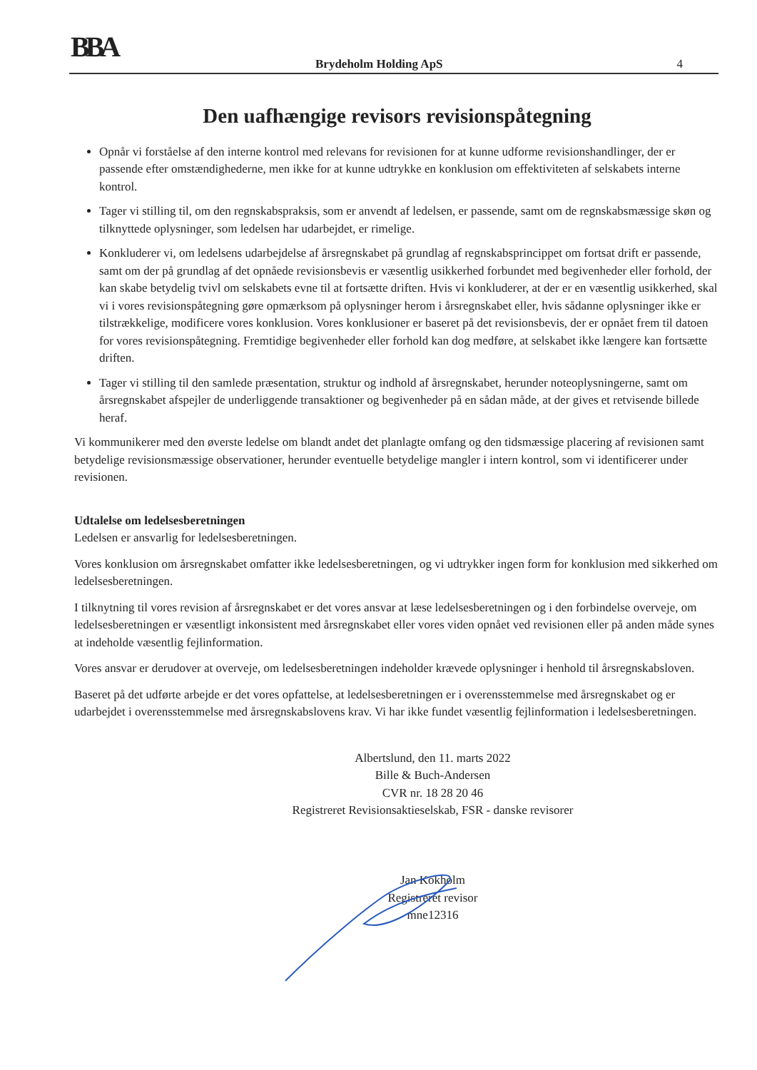BBA Brydeholm Holding ApS 4
Den uafhængige revisors revisionspåtegning
Opnår vi forståelse af den interne kontrol med relevans for revisionen for at kunne udforme revisionshandlinger, der er passende efter omstændighederne, men ikke for at kunne udtrykke en konklusion om effektiviteten af selskabets interne kontrol.
Tager vi stilling til, om den regnskabspraksis, som er anvendt af ledelsen, er passende, samt om de regnskabsmæssige skøn og tilknyttede oplysninger, som ledelsen har udarbejdet, er rimelige.
Konkluderer vi, om ledelsens udarbejdelse af årsregnskabet på grundlag af regnskabsprincippet om fortsat drift er passende, samt om der på grundlag af det opnåede revisionsbevis er væsentlig usikkerhed forbundet med begivenheder eller forhold, der kan skabe betydelig tvivl om selskabets evne til at fortsætte driften. Hvis vi konkluderer, at der er en væsentlig usikkerhed, skal vi i vores revisionspåtegning gøre opmærksom på oplysninger herom i årsregnskabet eller, hvis sådanne oplysninger ikke er tilstrækkelige, modificere vores konklusion. Vores konklusioner er baseret på det revisionsbevis, der er opnået frem til datoen for vores revisionspåtegning. Fremtidige begivenheder eller forhold kan dog medføre, at selskabet ikke længere kan fortsætte driften.
Tager vi stilling til den samlede præsentation, struktur og indhold af årsregnskabet, herunder noteoplysningerne, samt om årsregnskabet afspejler de underliggende transaktioner og begivenheder på en sådan måde, at der gives et retvisende billede heraf.
Vi kommunikerer med den øverste ledelse om blandt andet det planlagte omfang og den tidsmæssige placering af revisionen samt betydelige revisionsmæssige observationer, herunder eventuelle betydelige mangler i intern kontrol, som vi identificerer under revisionen.
Udtalelse om ledelsesberetningen
Ledelsen er ansvarlig for ledelsesberetningen.
Vores konklusion om årsregnskabet omfatter ikke ledelsesberetningen, og vi udtrykker ingen form for konklusion med sikkerhed om ledelsesberetningen.
I tilknytning til vores revision af årsregnskabet er det vores ansvar at læse ledelsesberetningen og i den forbindelse overveje, om ledelsesberetningen er væsentligt inkonsistent med årsregnskabet eller vores viden opnået ved revisionen eller på anden måde synes at indeholde væsentlig fejlinformation.
Vores ansvar er derudover at overveje, om ledelsesberetningen indeholder krævede oplysninger i henhold til årsregnskabsloven.
Baseret på det udførte arbejde er det vores opfattelse, at ledelsesberetningen er i overensstemmelse med årsregnskabet og er udarbejdet i overensstemmelse med årsregnskabslovens krav. Vi har ikke fundet væsentlig fejlinformation i ledelsesberetningen.
Albertslund, den 11. marts 2022
Bille & Buch-Andersen
CVR nr. 18 28 20 46
Registreret Revisionsaktieselskab, FSR - danske revisorer
Jan Kokholm
Registreret revisor
mne12316